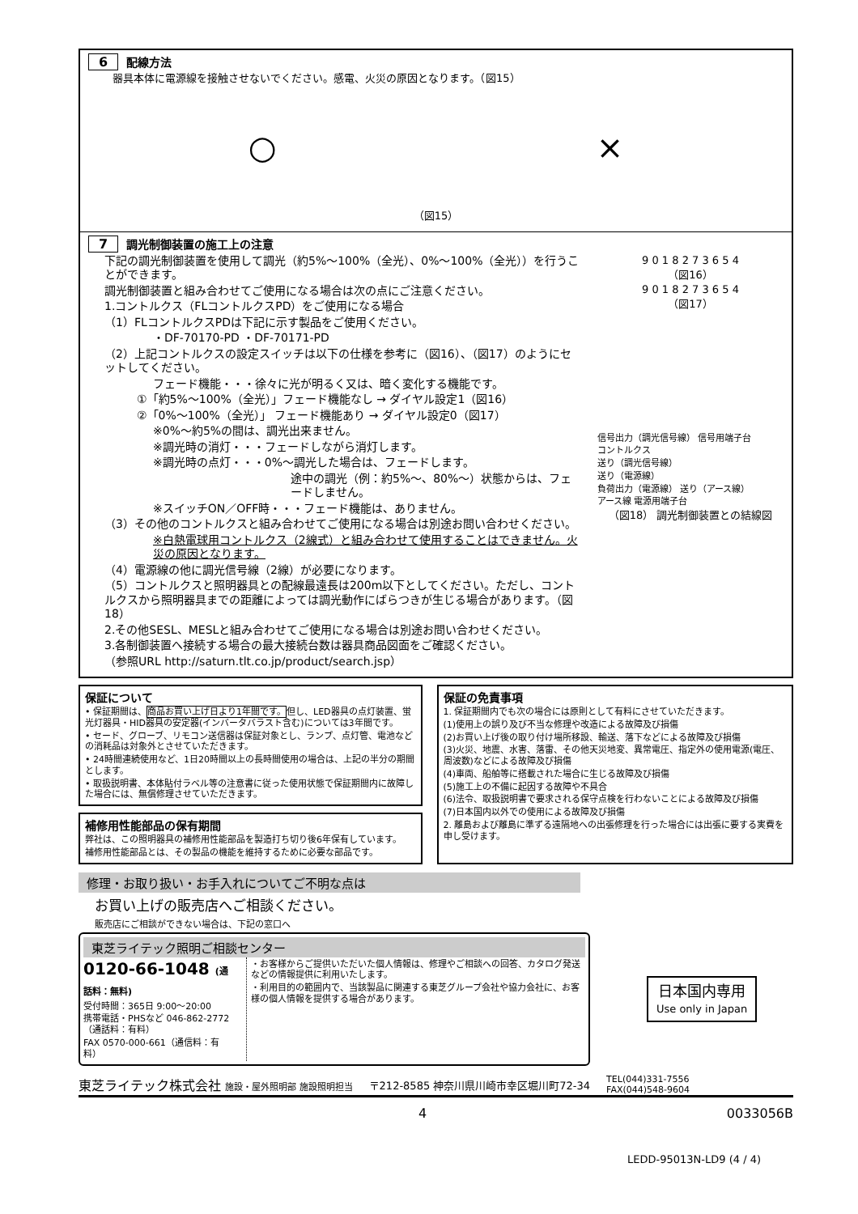6 配線方法
器具本体に電源線を接触させないでください。感電、火災の原因となります。（図15）
○ ×
（図15）
7 調光制御装置の施工上の注意
下記の調光制御装置を使用して調光（約5%～100%（全光）、0%～100%（全光））を行うことができます。
調光制御装置と組み合わせてご使用になる場合は次の点にご注意ください。
1.コントルクス（FLコントルクスPD）をご使用になる場合
（1）FLコントルクスPDは下記に示す製品をご使用ください。
・DF-70170-PD ・DF-70171-PD
（2）上記コントルクスの設定スイッチは以下の仕様を参考に（図16）、（図17）のようにセットしてください。
フェード機能・・・徐々に光が明るく又は、暗く変化する機能です。
①「約5%～100%（全光）」フェード機能なし → ダイヤル設定1（図16）
②「0%～100%（全光）」 フェード機能あり → ダイヤル設定0（図17）
※0%～約5%の間は、調光出来ません。
※調光時の消灯・・・フェードしながら消灯します。
※調光時の点灯・・・0%～調光した場合は、フェードします。
途中の調光（例：約5%～、80%～）状態からは、フェードしません。
※スイッチON／OFF時・・・フェード機能は、ありません。
（3）その他のコントルクスと組み合わせてご使用になる場合は別途お問い合わせください。
※白熱電球用コントルクス（2線式）と組み合わせて使用することはできません。火災の原因となります。
（4）電源線の他に調光信号線（2線）が必要になります。
（5）コントルクスと照明器具との配線最遠長は200m以下としてください。ただし、コントルクスから照明器具までの距離によっては調光動作にばらつきが生じる場合があります。（図18）
2.その他SESL、MESLと組み合わせてご使用になる場合は別途お問い合わせください。
3.各制御装置へ接続する場合の最大接続台数は器具商品図面をご確認ください。
（参照URL http://saturn.tlt.co.jp/product/search.jsp）
9 0 1 8 2 7 3 6 5 4
（図16）
9 0 1 8 2 7 3 6 5 4
（図17）
信号出力（調光信号線） 信号用端子台
コントルクス
送り（調光信号線）
送り（電源線）
負荷出力（電源線） 送り（アース線）
アース線 電源用端子台
（図18） 調光制御装置との結線図
保証について
• 保証期間は、商品お買い上げ日より1年間です。但し、LED器具の点灯装置、蛍光灯器具・HID器具の安定器(インバータバラスト含む)については3年間です。
• セード、グローブ、リモコン送信器は保証対象とし、ランプ、点灯管、電池などの消耗品は対象外とさせていただきます。
• 24時間連続使用など、1日20時間以上の長時間使用の場合は、上記の半分の期間とします。
• 取扱説明書、本体貼付ラベル等の注意書に従った使用状態で保証期間内に故障した場合には、無償修理させていただきます。
補修用性能部品の保有期間
弊社は、この照明器具の補修用性能部品を製造打ち切り後6年保有しています。
補修用性能部品とは、その製品の機能を維持するために必要な部品です。
保証の免責事項
1. 保証期間内でも次の場合には原則として有料にさせていただきます。
(1)使用上の誤り及び不当な修理や改造による故障及び損傷
(2)お買い上げ後の取り付け場所移設、輸送、落下などによる故障及び損傷
(3)火災、地震、水害、落雷、その他天災地変、異常電圧、指定外の使用電源(電圧、周波数)などによる故障及び損傷
(4)車両、船舶等に搭載された場合に生じる故障及び損傷
(5)施工上の不備に起因する故障や不具合
(6)法令、取扱説明書で要求される保守点検を行わないことによる故障及び損傷
(7)日本国内以外での使用による故障及び損傷
2. 離島および離島に準ずる遠隔地への出張修理を行った場合には出張に要する実費を申し受けます。
修理・お取り扱い・お手入れについてご不明な点は
お買い上げの販売店へご相談ください。
販売店にご相談ができない場合は、下記の窓口へ
東芝ライテック照明ご相談センター
0120-66-1048 (通話料：無料)
受付時間：365日 9:00～20:00
携帯電話・PHSなど 046-862-2772（通話料：有料）
FAX 0570-000-661（通信料：有料）
・お客様からご提供いただいた個人情報は、修理やご相談への回答、カタログ発送などの情報提供に利用いたします。
・利用目的の範囲内で、当該製品に関連する東芝グループ会社や協力会社に、お客様の個人情報を提供する場合があります。
日本国内専用
Use only in Japan
東芝ライテック株式会社 施設・屋外照明部 施設照明担当 〒212-8585 神奈川県川崎市幸区堀川町72-34 TEL(044)331-7556
FAX(044)548-9604
4 0033056B
LEDD-95013N-LD9 (4 / 4)